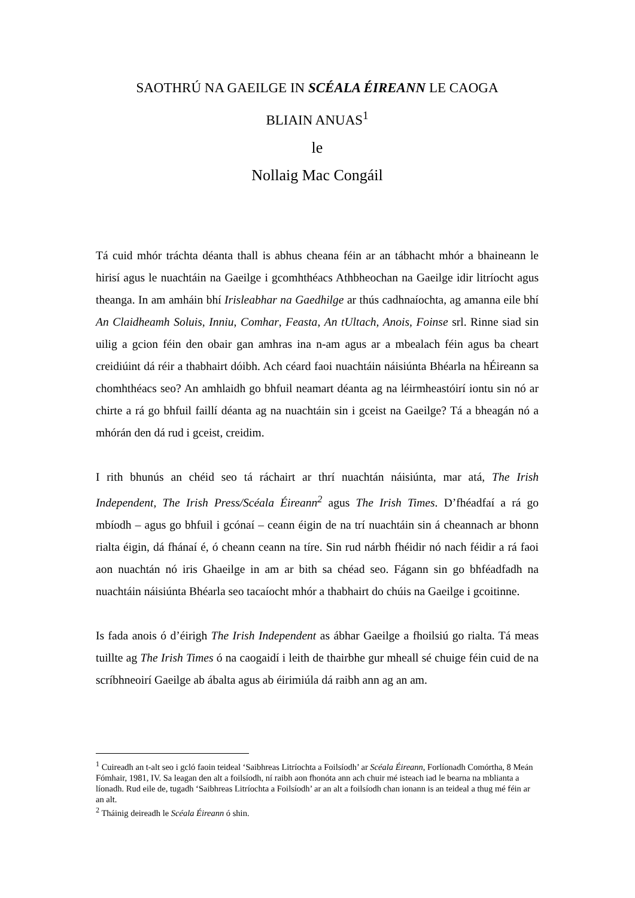SAOTHRÚ NA GAEILGE IN SCÉALA ÉIREANN LE CAOGA
BLIAIN ANUAS<sup>1</sup>
le
Nollaig Mac Congáil
Tá cuid mhór tráchta déanta thall is abhus cheana féin ar an tábhacht mhór a bhaineann le hirisí agus le nuachtáin na Gaeilge i gcomhthéacs Athbheochan na Gaeilge idir litríocht agus theanga. In am amháin bhí Irisleabhar na Gaedhilge ar thús cadhnaíochta, ag amanna eile bhí An Claidheamh Soluis, Inniu, Comhar, Feasta, An tUltach, Anois, Foinse srl. Rinne siad sin uilig a gcion féin den obair gan amhras ina n-am agus ar a mbealach féin agus ba cheart creidiúint dá réir a thabhairt dóibh. Ach céard faoi nuachtáin náisiúnta Bhéarla na hÉireann sa chomhthéacs seo? An amhlaidh go bhfuil neamart déanta ag na léirmheastóirí iontu sin nó ar chirte a rá go bhfuil faillí déanta ag na nuachtáin sin i gceist na Gaeilge? Tá a bheagán nó a mhórán den dá rud i gceist, creidim.
I rith bhunús an chéid seo tá ráchairt ar thrí nuachtán náisiúnta, mar atá, The Irish Independent, The Irish Press/Scéala Éireann<sup>2</sup> agus The Irish Times. D’fhéadfaí a rá go mbíodh – agus go bhfuil i gcónaí – ceann éigin de na trí nuachtáin sin á cheannach ar bhonn rialta éigin, dá fhánaí é, ó cheann ceann na tíre. Sin rud nárbh fhéidir nó nach féidir a rá faoi aon nuachtán nó iris Ghaeilge in am ar bith sa chéad seo. Fágann sin go bhféadfadh na nuachtáin náisiúnta Bhéarla seo tacaíocht mhór a thabhairt do chúis na Gaeilge i gcoitinne.
Is fada anois ó d’éirigh The Irish Independent as ábhar Gaeilge a fhoilsiú go rialta. Tá meas tuillte ag The Irish Times ó na caogaidí i leith de thairbhe gur mheall sé chuige féin cuid de na scríbhneoirí Gaeilge ab ábalta agus ab éirimiúla dá raibh ann ag an am.
<sup>1</sup> Cuireadh an t-alt seo i gcló faoin teideal ‘Saibhreas Litríochta a Foilsíodh’ ar Scéala Éireann, Forlíonadh Comórtha, 8 Meán Fómhair, 1981, IV. Sa leagan den alt a foilsíodh, ní raibh aon fhonóta ann ach chuir mé isteach iad le bearna na mblianta a líonadh. Rud eile de, tugadh ‘Saibhreas Litríochta a Foilsíodh’ ar an alt a foilsíodh chan ionann is an teideal a thug mé féin ar an alt.
<sup>2</sup> Tháinig deireadh le Scéala Éireann ó shin.